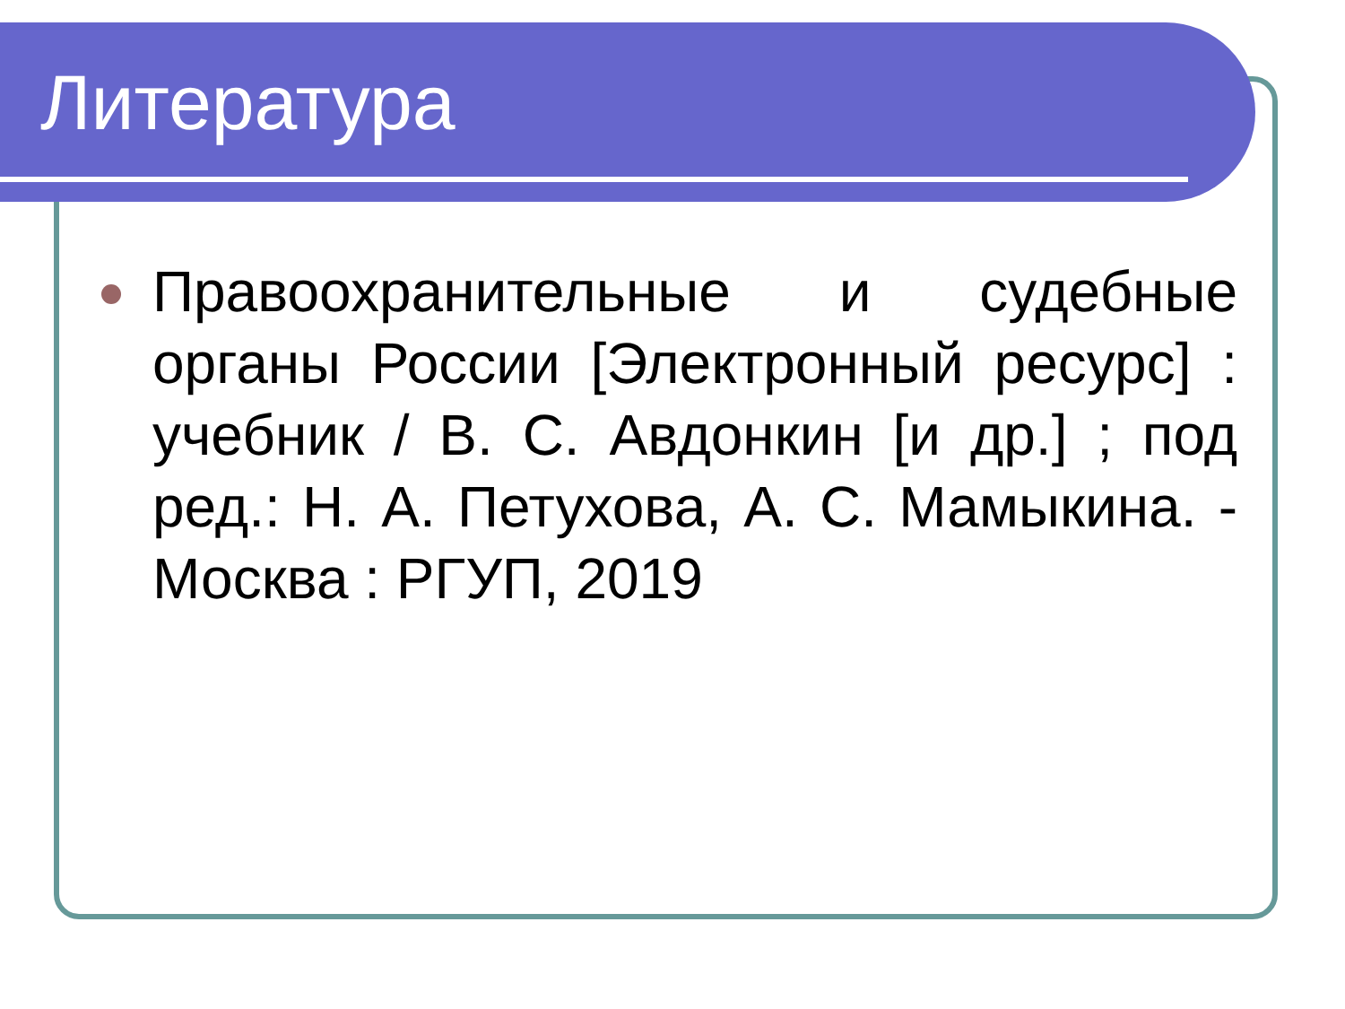Литература
Правоохранительные и судебные органы России [Электронный ресурс] : учебник / В. С. Авдонкин [и др.] ; под ред.: Н. А. Петухова, А. С. Мамыкина. - Москва : РГУП, 2019